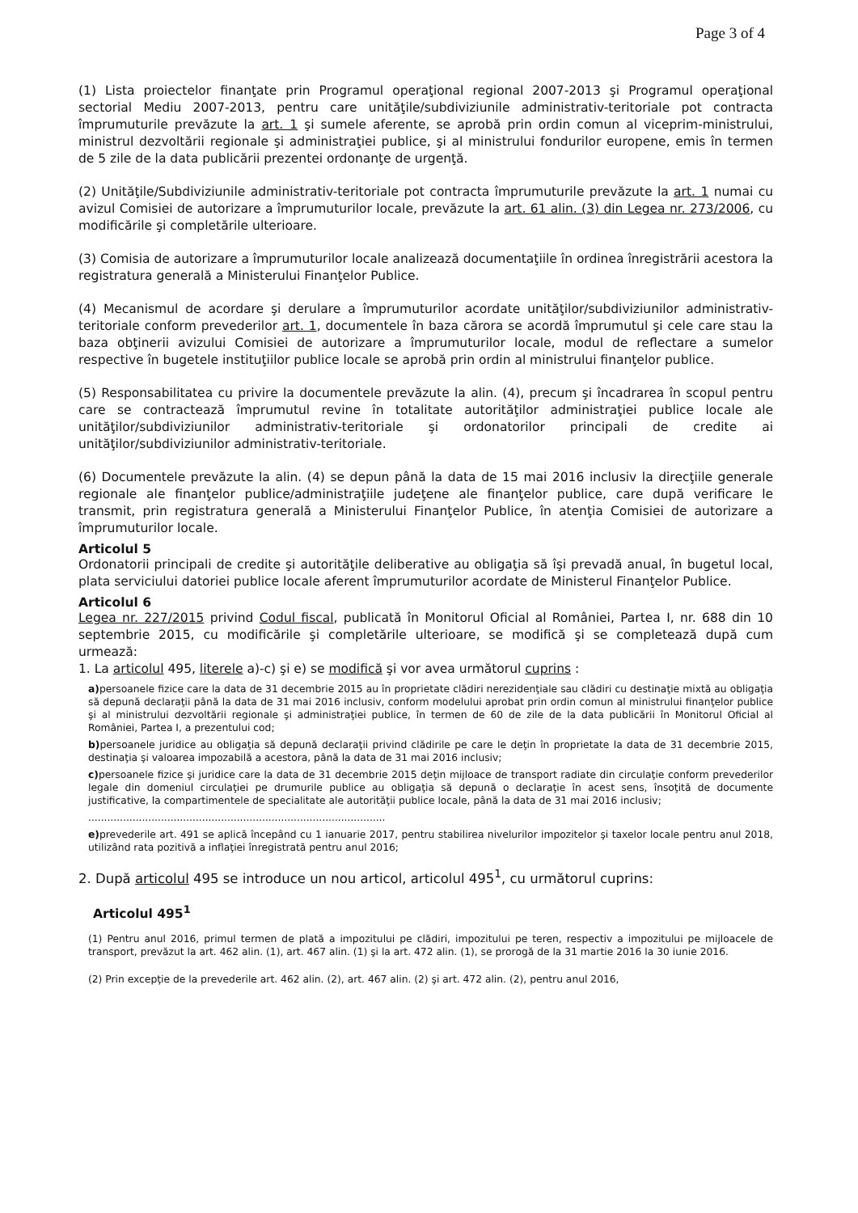Page 3 of 4
(1) Lista proiectelor finanţate prin Programul operaţional regional 2007-2013 şi Programul operaţional sectorial Mediu 2007-2013, pentru care unităţile/subdiviziunile administrativ-teritoriale pot contracta împrumuturile prevăzute la art. 1 şi sumele aferente, se aprobă prin ordin comun al viceprim-ministrului, ministrul dezvoltării regionale şi administraţiei publice, şi al ministrului fondurilor europene, emis în termen de 5 zile de la data publicării prezentei ordonanţe de urgenţă.
(2) Unităţile/Subdiviziunile administrativ-teritoriale pot contracta împrumuturile prevăzute la art. 1 numai cu avizul Comisiei de autorizare a împrumuturilor locale, prevăzute la art. 61 alin. (3) din Legea nr. 273/2006, cu modificările şi completările ulterioare.
(3) Comisia de autorizare a împrumuturilor locale analizează documentaţiile în ordinea înregistrării acestora la registratura generală a Ministerului Finanţelor Publice.
(4) Mecanismul de acordare şi derulare a împrumuturilor acordate unităţilor/subdiviziunilor administrativ-teritoriale conform prevederilor art. 1, documentele în baza cărora se acordă împrumutul şi cele care stau la baza obţinerii avizului Comisiei de autorizare a împrumuturilor locale, modul de reflectare a sumelor respective în bugetele instituţiilor publice locale se aprobă prin ordin al ministrului finanţelor publice.
(5) Responsabilitatea cu privire la documentele prevăzute la alin. (4), precum şi încadrarea în scopul pentru care se contractează împrumutul revine în totalitate autorităţilor administraţiei publice locale ale unităţilor/subdiviziunilor administrativ-teritoriale şi ordonatorilor principali de credite ai unităţilor/subdiviziunilor administrativ-teritoriale.
(6) Documentele prevăzute la alin. (4) se depun până la data de 15 mai 2016 inclusiv la direcţiile generale regionale ale finanţelor publice/administraţiile judeţene ale finanţelor publice, care după verificare le transmit, prin registratura generală a Ministerului Finanţelor Publice, în atenţia Comisiei de autorizare a împrumuturilor locale.
Articolul 5
Ordonatorii principali de credite şi autorităţile deliberative au obligaţia să îşi prevadă anual, în bugetul local, plata serviciului datoriei publice locale aferent împrumuturilor acordate de Ministerul Finanţelor Publice.
Articolul 6
Legea nr. 227/2015 privind Codul fiscal, publicată în Monitorul Oficial al României, Partea I, nr. 688 din 10 septembrie 2015, cu modificările şi completările ulterioare, se modifică şi se completează după cum urmează:
1. La articolul 495, literele a)-c) şi e) se modifică şi vor avea următorul cuprins :
a) persoanele fizice care la data de 31 decembrie 2015 au în proprietate clădiri nerezidenţiale sau clădiri cu destinaţie mixtă au obligaţia să depună declaraţii până la data de 31 mai 2016 inclusiv, conform modelului aprobat prin ordin comun al ministrului finanţelor publice şi al ministrului dezvoltării regionale şi administraţiei publice, în termen de 60 de zile de la data publicării în Monitorul Oficial al României, Partea I, a prezentului cod;
b) persoanele juridice au obligaţia să depună declaraţii privind clădirile pe care le deţin în proprietate la data de 31 decembrie 2015, destinaţia şi valoarea impozabilă a acestora, până la data de 31 mai 2016 inclusiv;
c) persoanele fizice şi juridice care la data de 31 decembrie 2015 deţin mijloace de transport radiate din circulaţie conform prevederilor legale din domeniul circulaţiei pe drumurile publice au obligaţia să depună o declaraţie în acest sens, însoţită de documente justificative, la compartimentele de specialitate ale autorităţii publice locale, până la data de 31 mai 2016 inclusiv;
..............................................................................................
e) prevederile art. 491 se aplică începând cu 1 ianuarie 2017, pentru stabilirea nivelurilor impozitelor şi taxelor locale pentru anul 2018, utilizând rata pozitivă a inflaţiei înregistrată pentru anul 2016;
2. După articolul 495 se introduce un nou articol, articolul 495<sup>1</sup>, cu următorul cuprins:
Articolul 495<sup>1</sup>
(1) Pentru anul 2016, primul termen de plată a impozitului pe clădiri, impozitului pe teren, respectiv a impozitului pe mijloacele de transport, prevăzut la art. 462 alin. (1), art. 467 alin. (1) şi la art. 472 alin. (1), se prorogă de la 31 martie 2016 la 30 iunie 2016.
(2) Prin excepţie de la prevederile art. 462 alin. (2), art. 467 alin. (2) şi art. 472 alin. (2), pentru anul 2016,